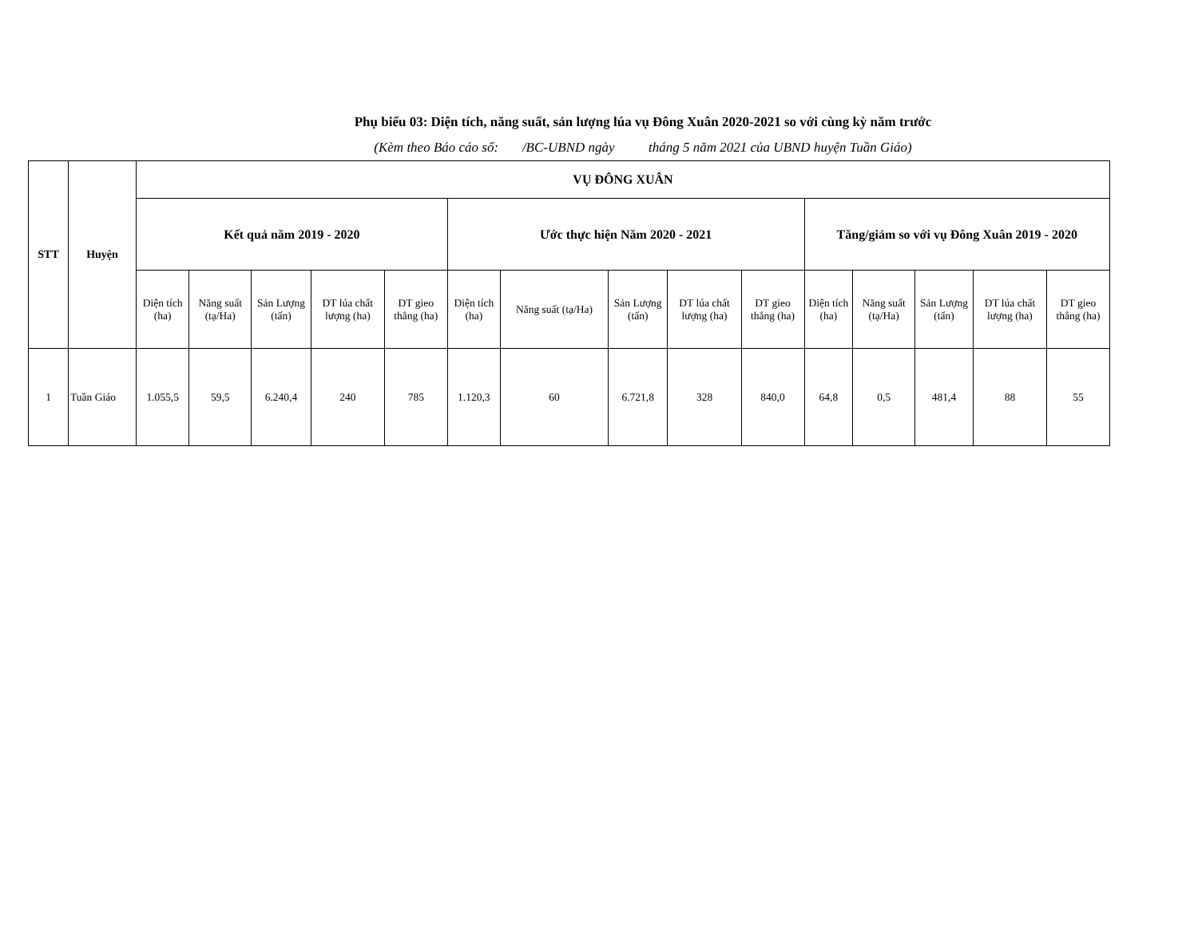Phụ biểu 03: Diện tích, năng suất, sản lượng lúa vụ Đông Xuân 2020-2021 so với cùng kỳ năm trước
(Kèm theo Báo cáo số: /BC-UBND ngày tháng 5 năm 2021 của UBND huyện Tuần Giáo)
| STT | Huyện | VỤ ĐÔNG XUÂN | | | | | | | | | | | | | | |
| --- | --- | --- | --- | --- | --- | --- | --- | --- | --- | --- | --- | --- | --- | --- | --- | --- |
| | | Kết quả năm 2019 - 2020 | | | | | Ước thực hiện Năm 2020 - 2021 | | | | | Tăng/giảm so với vụ Đông Xuân 2019 - 2020 | | | | |
| | | Diện tích (ha) | Năng suất (tạ/Ha) | Sản Lượng (tấn) | DT lúa chất lượng (ha) | DT gieo thẳng (ha) | Diện tích (ha) | Năng suất (tạ/Ha) | Sản Lượng (tấn) | DT lúa chất lượng (ha) | DT gieo thẳng (ha) | Diện tích (ha) | Năng suất (tạ/Ha) | Sản Lượng (tấn) | DT lúa chất lượng (ha) | DT gieo thẳng (ha) |
| 1 | Tuần Giáo | 1.055,5 | 59,5 | 6.240,4 | 240 | 785 | 1.120,3 | 60 | 6.721,8 | 328 | 840,0 | 64,8 | 0,5 | 481,4 | 88 | 55 |